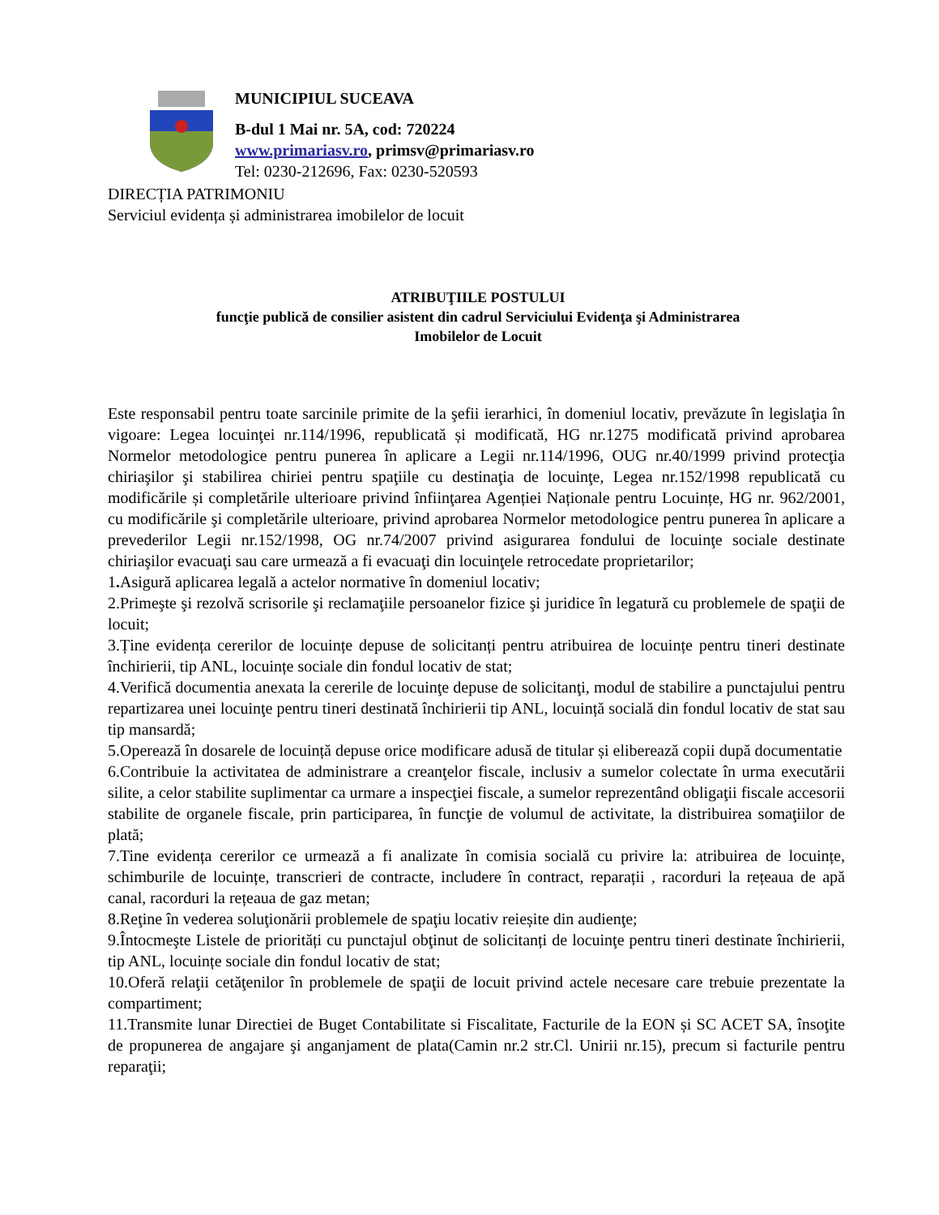MUNICIPIUL SUCEAVA
B-dul 1 Mai nr. 5A, cod: 720224
www.primariasv.ro, primsv@primariasv.ro
Tel: 0230-212696, Fax: 0230-520593
DIRECȚIA PATRIMONIU
Serviciul evidența și administrarea imobilelor de locuit
ATRIBUŢIILE POSTULUI
funcţie publică de consilier asistent din cadrul Serviciului Evidenţa şi Administrarea Imobilelor de Locuit
Este responsabil pentru toate sarcinile primite de la şefii ierarhici, în domeniul locativ, prevăzute în legislaţia în vigoare: Legea locuinţei nr.114/1996, republicată și modificată, HG nr.1275 modificată privind aprobarea Normelor metodologice pentru punerea în aplicare a Legii nr.114/1996, OUG nr.40/1999 privind protecţia chiriaşilor şi stabilirea chiriei pentru spaţiile cu destinaţia de locuinţe, Legea nr.152/1998 republicată cu modificările și completările ulterioare privind înfiinţarea Agenției Naționale pentru Locuințe, HG nr. 962/2001, cu modificările şi completările ulterioare, privind aprobarea Normelor metodologice pentru punerea în aplicare a prevederilor Legii nr.152/1998, OG nr.74/2007 privind asigurarea fondului de locuinţe sociale destinate chiriaşilor evacuaţi sau care urmează a fi evacuaţi din locuinţele retrocedate proprietarilor;
1. Asigură aplicarea legală a actelor normative în domeniul locativ;
2.Primeşte şi rezolvă scrisorile şi reclamaţiile persoanelor fizice şi juridice în legatură cu problemele de spaţii de locuit;
3.Ține evidența cererilor de locuințe depuse de solicitanți pentru atribuirea de locuințe pentru tineri destinate închirierii, tip ANL, locuințe sociale din fondul locativ de stat;
4.Verifică documentia anexata la cererile de locuinţe depuse de solicitanţi, modul de stabilire a punctajului pentru repartizarea unei locuinţe pentru tineri destinată închirierii tip ANL, locuință socială din fondul locativ de stat sau tip mansardă;
5.Operează în dosarele de locuință depuse orice modificare adusă de titular și eliberează copii după documentatie
6.Contribuie la activitatea de administrare a creanţelor fiscale, inclusiv a sumelor colectate în urma executării silite, a celor stabilite suplimentar ca urmare a inspecţiei fiscale, a sumelor reprezentând obligaţii fiscale accesorii stabilite de organele fiscale, prin participarea, în funcţie de volumul de activitate, la distribuirea somaţiilor de plată;
7.Tine evidența cererilor ce urmează a fi analizate în comisia socială cu privire la: atribuirea de locuințe, schimburile de locuințe, transcrieri de contracte, includere în contract, reparații , racorduri la rețeaua de apă canal, racorduri la rețeaua de gaz metan;
8.Reţine în vederea soluţionării problemele de spaţiu locativ reieșite din audienţe;
9.Întocmeşte Listele de priorități cu punctajul obţinut de solicitanți de locuinţe pentru tineri destinate închirierii, tip ANL, locuințe sociale din fondul locativ de stat;
10.Oferă relaţii cetăţenilor în problemele de spaţii de locuit privind actele necesare care trebuie prezentate la compartiment;
11.Transmite lunar Directiei de Buget Contabilitate si Fiscalitate, Facturile de la EON și SC ACET SA, însoţite de propunerea de angajare şi anganjament de plata(Camin nr.2 str.Cl. Unirii nr.15), precum si facturile pentru reparaţii;